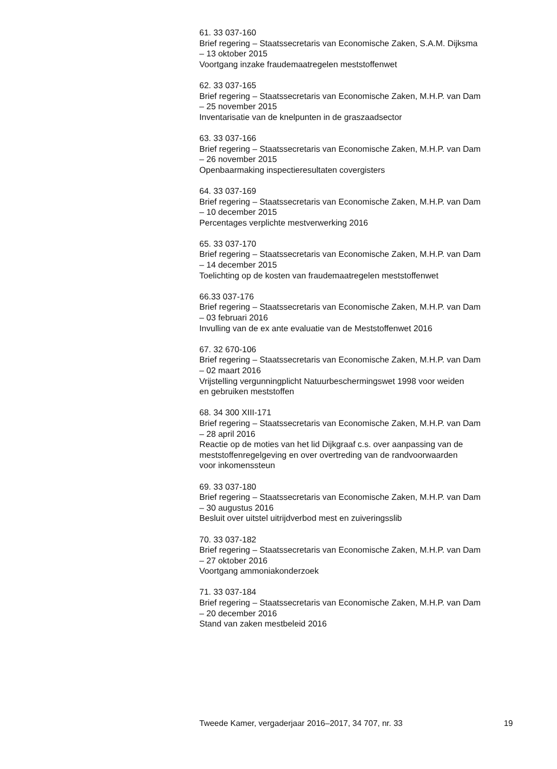61. 33 037-160
Brief regering – Staatssecretaris van Economische Zaken, S.A.M. Dijksma
– 13 oktober 2015
Voortgang inzake fraudemaatregelen meststoffenwet
62. 33 037-165
Brief regering – Staatssecretaris van Economische Zaken, M.H.P. van Dam
– 25 november 2015
Inventarisatie van de knelpunten in de graszaadsector
63. 33 037-166
Brief regering – Staatssecretaris van Economische Zaken, M.H.P. van Dam
– 26 november 2015
Openbaarmaking inspectieresultaten covergisters
64. 33 037-169
Brief regering – Staatssecretaris van Economische Zaken, M.H.P. van Dam
– 10 december 2015
Percentages verplichte mestverwerking 2016
65. 33 037-170
Brief regering – Staatssecretaris van Economische Zaken, M.H.P. van Dam
– 14 december 2015
Toelichting op de kosten van fraudemaatregelen meststoffenwet
66.33 037-176
Brief regering – Staatssecretaris van Economische Zaken, M.H.P. van Dam
– 03 februari 2016
Invulling van de ex ante evaluatie van de Meststoffenwet 2016
67. 32 670-106
Brief regering – Staatssecretaris van Economische Zaken, M.H.P. van Dam
– 02 maart 2016
Vrijstelling vergunningplicht Natuurbeschermingswet 1998 voor weiden
en gebruiken meststoffen
68. 34 300 XIII-171
Brief regering – Staatssecretaris van Economische Zaken, M.H.P. van Dam
– 28 april 2016
Reactie op de moties van het lid Dijkgraaf c.s. over aanpassing van de
meststoffenregelgeving en over overtreding van de randvoorwaarden
voor inkomenssteun
69. 33 037-180
Brief regering – Staatssecretaris van Economische Zaken, M.H.P. van Dam
– 30 augustus 2016
Besluit over uitstel uitrijdverbod mest en zuiveringsslib
70. 33 037-182
Brief regering – Staatssecretaris van Economische Zaken, M.H.P. van Dam
– 27 oktober 2016
Voortgang ammoniakonderzoek
71. 33 037-184
Brief regering – Staatssecretaris van Economische Zaken, M.H.P. van Dam
– 20 december 2016
Stand van zaken mestbeleid 2016
Tweede Kamer, vergaderjaar 2016–2017, 34 707, nr. 33 19